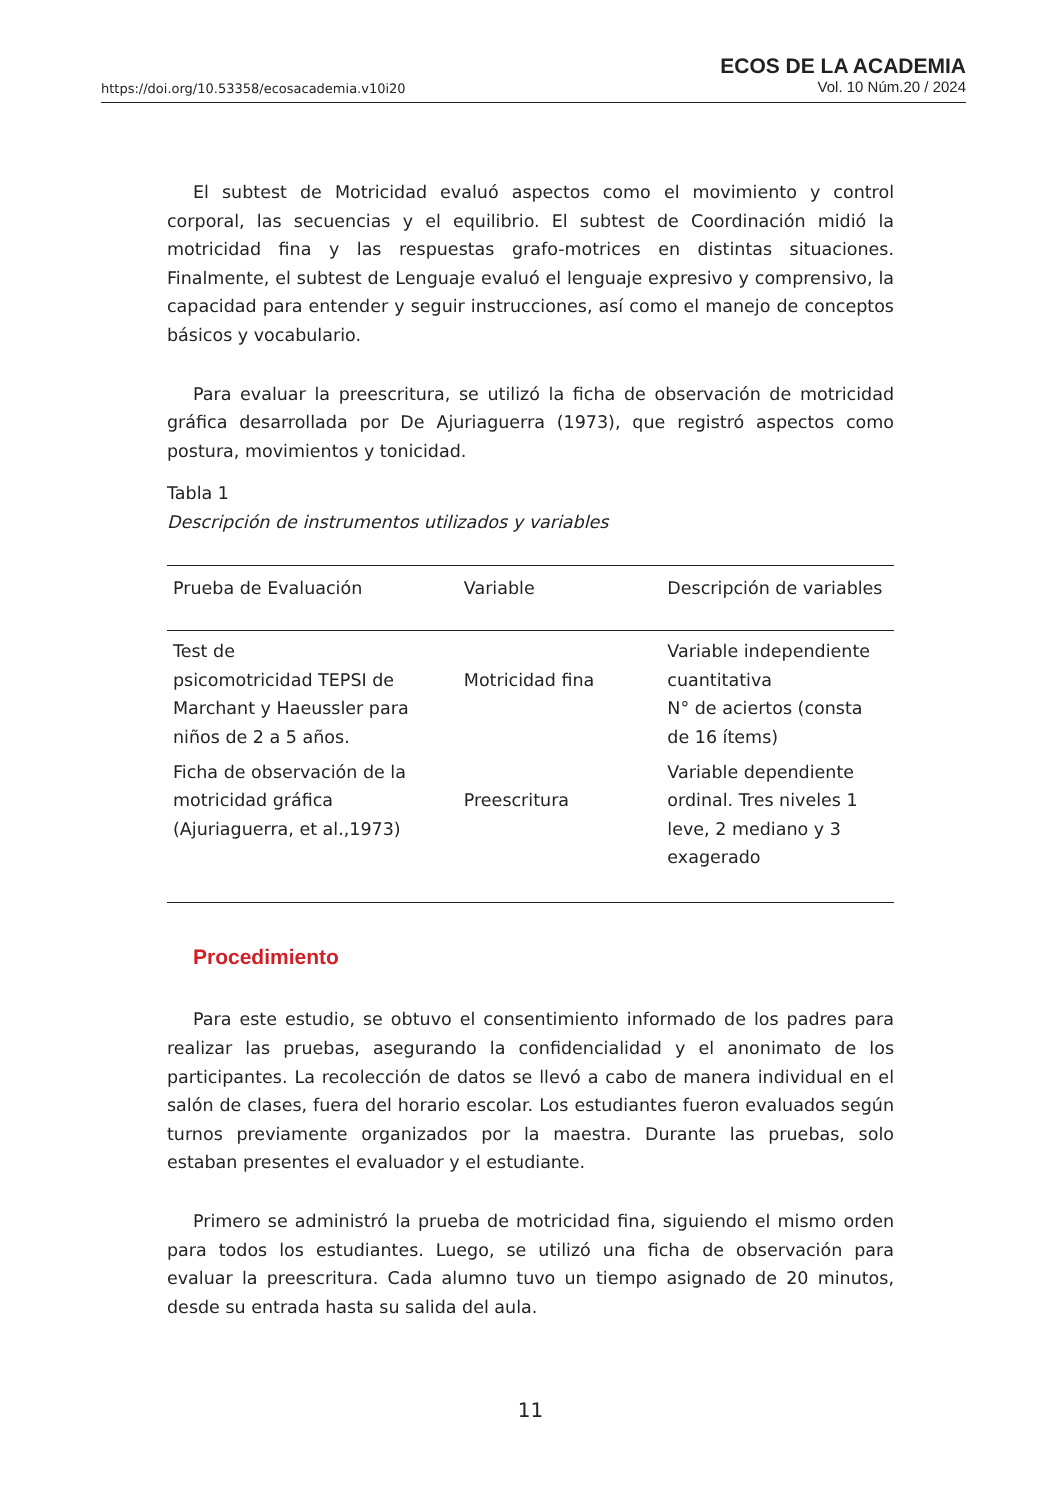https://doi.org/10.53358/ecosacademia.v10i20
ECOS DE LA ACADEMIA
Vol. 10 Núm.20 / 2024
El subtest de Motricidad evaluó aspectos como el movimiento y control corporal, las secuencias y el equilibrio. El subtest de Coordinación midió la motricidad fina y las respuestas grafo-motrices en distintas situaciones. Finalmente, el subtest de Lenguaje evaluó el lenguaje expresivo y comprensivo, la capacidad para entender y seguir instrucciones, así como el manejo de conceptos básicos y vocabulario.
Para evaluar la preescritura, se utilizó la ficha de observación de motricidad gráfica desarrollada por De Ajuriaguerra (1973), que registró aspectos como postura, movimientos y tonicidad.
Tabla 1
Descripción de instrumentos utilizados y variables
| Prueba de Evaluación | Variable | Descripción de variables |
| --- | --- | --- |
| Test de psicomotricidad TEPSI de Marchant y Haeussler para niños de 2 a 5 años. | Motricidad fina | Variable independiente cuantitativa N° de aciertos (consta de 16 ítems) |
| Ficha de observación de la motricidad gráfica (Ajuriaguerra, et al.,1973) | Preescritura | Variable dependiente ordinal. Tres niveles 1 leve, 2 mediano y 3 exagerado |
Procedimiento
Para este estudio, se obtuvo el consentimiento informado de los padres para realizar las pruebas, asegurando la confidencialidad y el anonimato de los participantes. La recolección de datos se llevó a cabo de manera individual en el salón de clases, fuera del horario escolar. Los estudiantes fueron evaluados según turnos previamente organizados por la maestra. Durante las pruebas, solo estaban presentes el evaluador y el estudiante.
Primero se administró la prueba de motricidad fina, siguiendo el mismo orden para todos los estudiantes. Luego, se utilizó una ficha de observación para evaluar la preescritura. Cada alumno tuvo un tiempo asignado de 20 minutos, desde su entrada hasta su salida del aula.
11